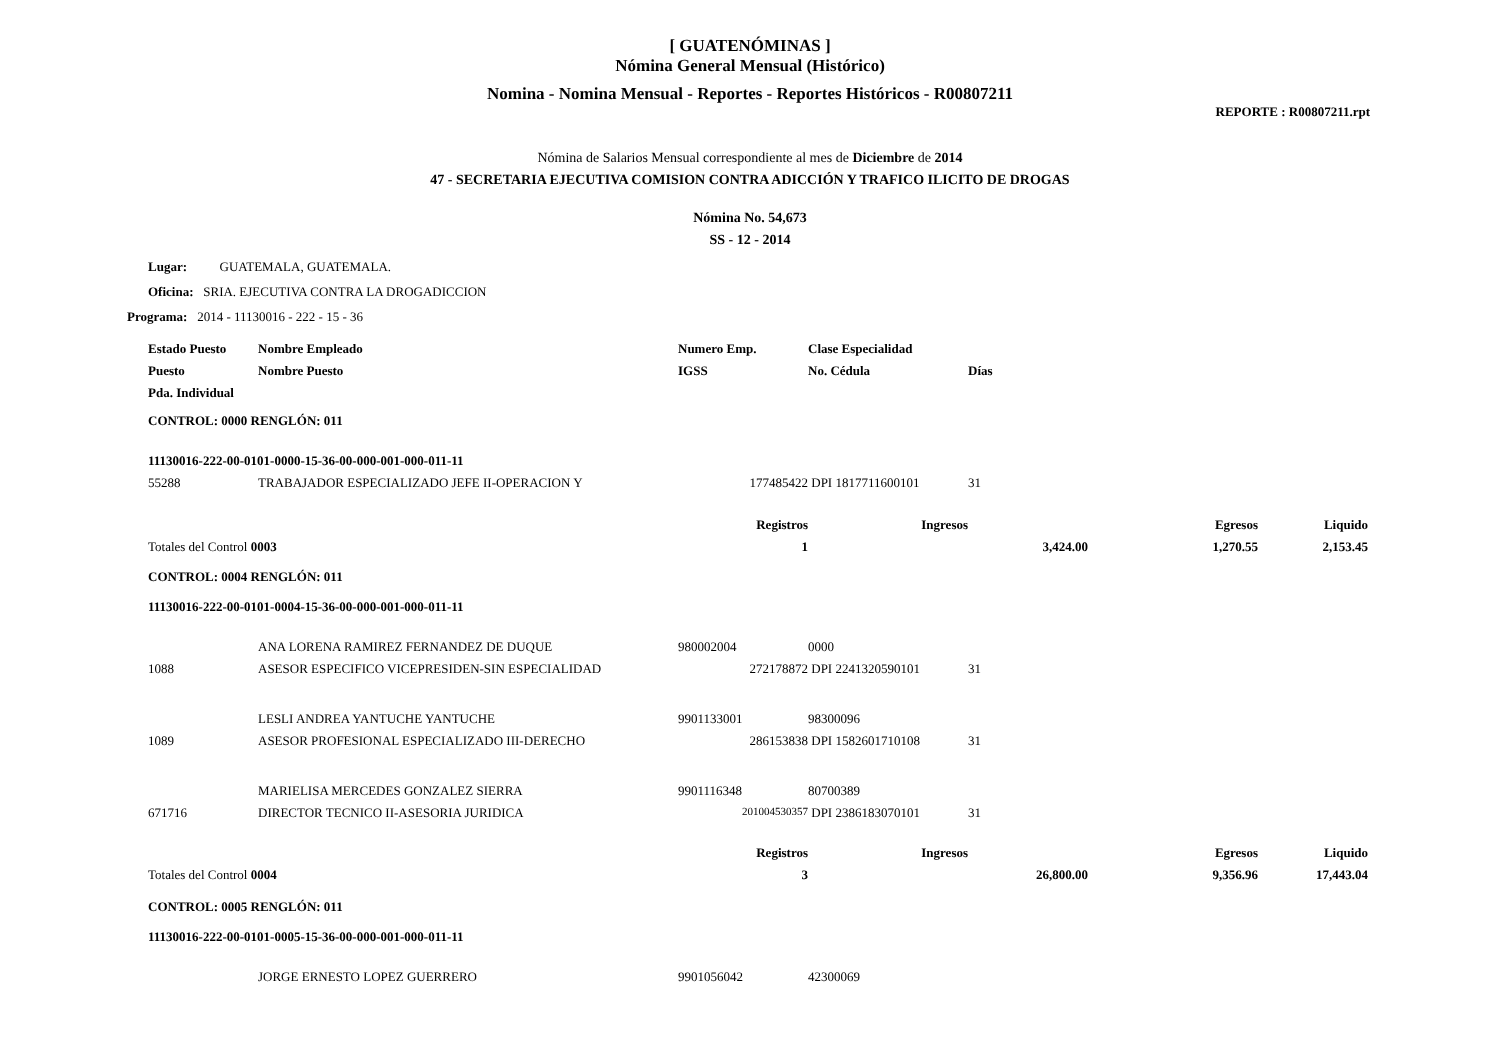[ GUATENÓMINAS ]
Nómina General Mensual (Histórico)
Nomina - Nomina Mensual - Reportes - Reportes Históricos - R00807211
REPORTE : R00807211.rpt
Nómina de Salarios Mensual correspondiente al mes de Diciembre de 2014
47 - SECRETARIA EJECUTIVA COMISION CONTRA ADICCIÓN Y TRAFICO ILICITO DE DROGAS
Nómina No. 54,673
SS - 12 - 2014
Lugar: GUATEMALA, GUATEMALA.
Oficina: SRIA. EJECUTIVA CONTRA LA DROGADICCION
Programa: 2014 - 11130016 - 222 - 15 - 36
| Estado Puesto | Nombre Empleado | Numero Emp. | Clase Especialidad | | | |
| --- | --- | --- | --- | --- | --- | --- |
| Puesto | Nombre Puesto | IGSS | No. Cédula | Días | | |
| Pda. Individual | | | | | | |
| CONTROL: 0000 RENGLÓN: 011 | | | | | | |
| 11130016-222-00-0101-0000-15-36-00-000-001-000-011-11 | | | | | | |
| 55288 | TRABAJADOR ESPECIALIZADO JEFE II-OPERACION Y | 177485422 | DPI 1817711600101 | 31 | | |
| | | Registros | Ingresos | | Egresos | Liquido |
| Totales del Control 0003 | | 1 | 3,424.00 | | 1,270.55 | 2,153.45 |
| CONTROL: 0004 RENGLÓN: 011 | | | | | | |
| 11130016-222-00-0101-0004-15-36-00-000-001-000-011-11 | | | | | | |
| | ANA LORENA RAMIREZ FERNANDEZ DE DUQUE | 980002004 | 0000 | | | |
| 1088 | ASESOR ESPECIFICO VICEPRESIDEN-SIN ESPECIALIDAD | 272178872 | DPI 2241320590101 | 31 | | |
| | LESLI ANDREA YANTUCHE YANTUCHE | 9901133001 | 98300096 | | | |
| 1089 | ASESOR PROFESIONAL ESPECIALIZADO III-DERECHO | 286153838 | DPI 1582601710108 | 31 | | |
| | MARIELISA MERCEDES GONZALEZ SIERRA | 9901116348 | 80700389 | | | |
| 671716 | DIRECTOR TECNICO II-ASESORIA JURIDICA | 201004530357 | DPI 2386183070101 | 31 | | |
| | | Registros | Ingresos | | Egresos | Liquido |
| Totales del Control 0004 | | 3 | 26,800.00 | | 9,356.96 | 17,443.04 |
| CONTROL: 0005 RENGLÓN: 011 | | | | | | |
| 11130016-222-00-0101-0005-15-36-00-000-001-000-011-11 | | | | | | |
| | JORGE ERNESTO LOPEZ GUERRERO | 9901056042 | 42300069 | | | |